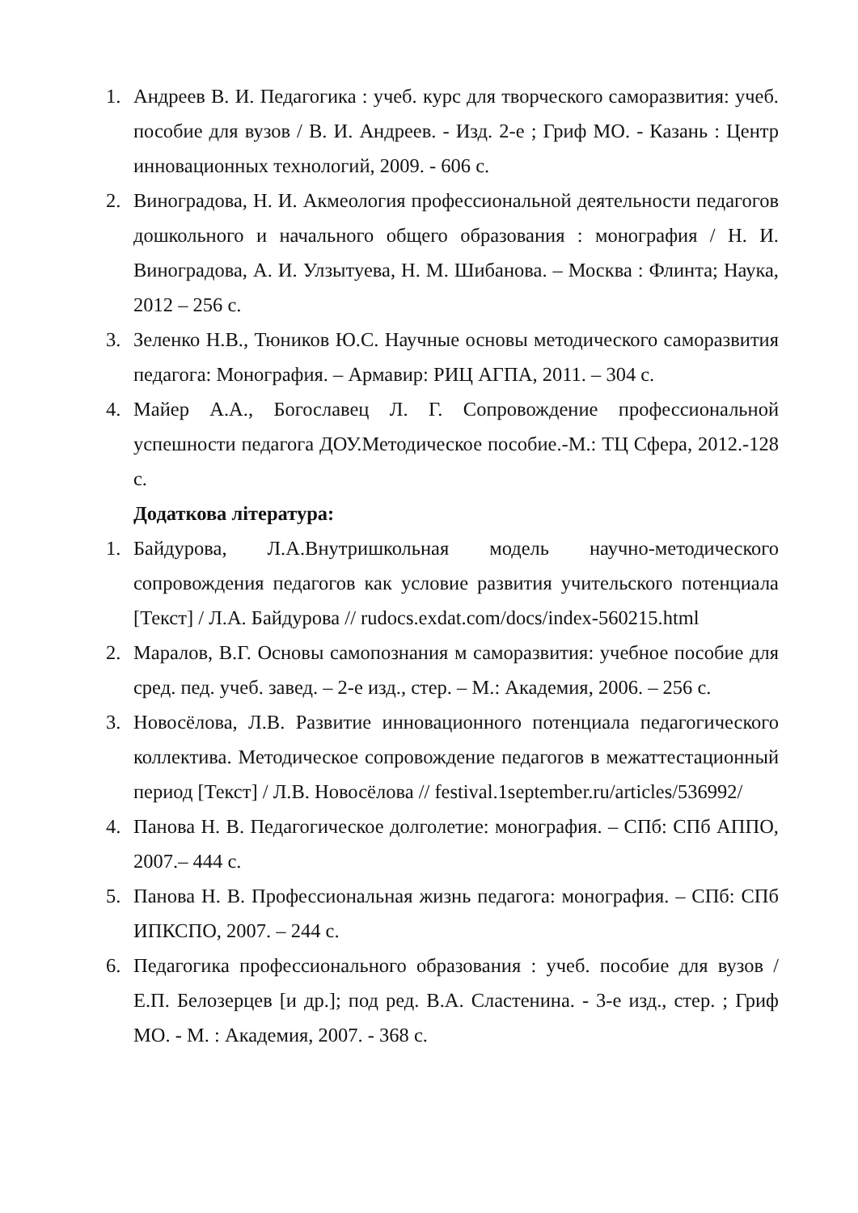1. Андреев В. И. Педагогика : учеб. курс для творческого саморазвития: учеб. пособие для вузов / В. И. Андреев. - Изд. 2-е ; Гриф МО. - Казань : Центр инновационных технологий, 2009. - 606 с.
2. Виноградова, Н. И. Акмеология профессиональной деятельности педагогов дошкольного и начального общего образования : монография / Н. И. Виноградова, А. И. Улзытуева, Н. М. Шибанова. – Москва : Флинта; Наука, 2012 – 256 с.
3. Зеленко Н.В., Тюников Ю.С. Научные основы методического саморазвития педагога: Монография. – Армавир: РИЦ АГПА, 2011. – 304 с.
4. Майер А.А., Богославец Л. Г. Сопровождение профессиональной успешности педагога ДОУ.Методическое пособие.-М.: ТЦ Сфера, 2012.-128 с.
Додаткова література:
1. Байдурова, Л.А.Внутришкольная модель научно-методического сопровождения педагогов как условие развития учительского потенциала [Текст] / Л.А. Байдурова // rudocs.exdat.com/docs/index-560215.html
2. Маралов, В.Г. Основы самопознания м саморазвития: учебное пособие для сред. пед. учеб. завед. – 2-е изд., стер. – М.: Академия, 2006. – 256 с.
3. Новосёлова, Л.В. Развитие инновационного потенциала педагогического коллектива. Методическое сопровождение педагогов в межаттестационный период [Текст] / Л.В. Новосёлова // festival.1september.ru/articles/536992/
4. Панова Н. В. Педагогическое долголетие: монография. – СПб: СПб АППО, 2007.– 444 с.
5. Панова Н. В. Профессиональная жизнь педагога: монография. – СПб: СПб ИПКСПО, 2007. – 244 с.
6. Педагогика профессионального образования : учеб. пособие для вузов / Е.П. Белозерцев [и др.]; под ред. В.А. Сластенина. - 3-е изд., стер. ; Гриф МО. - М. : Академия, 2007. - 368 с.